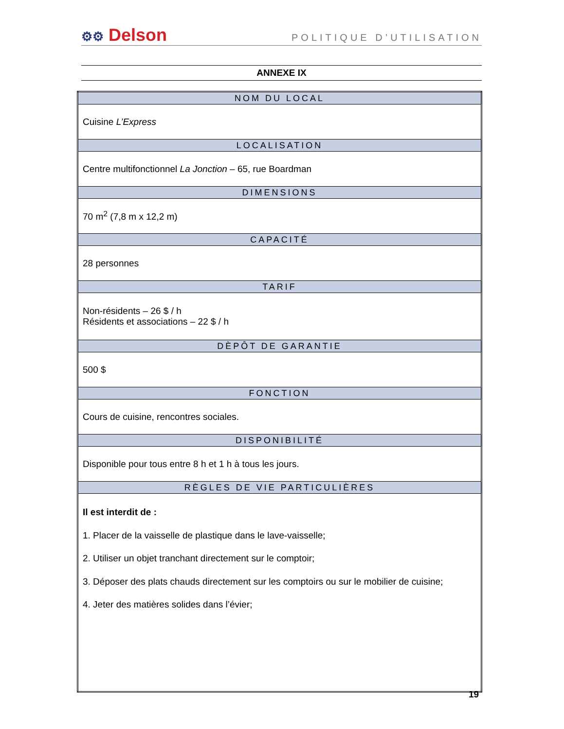⚙⚙ Delson
POLITIQUE D’UTILISATION
ANNEXE IX
| NOM DU LOCAL |
| --- |
| Cuisine L’Express |
| LOCALISATION |
| Centre multifonctionnel La Jonction – 65, rue Boardman |
| DIMENSIONS |
| 70 m<sup>2</sup> (7,8 m x 12,2 m) |
| CAPACITÉ |
| 28 personnes |
| TARIF |
| Non-résidents – 26 $ / h Résidents et associations – 22 $ / h |
| DÈPÔT DE GARANTIE |
| 500 $ |
| FONCTION |
| Cours de cuisine, rencontres sociales. |
| DISPONIBILITÉ |
| Disponible pour tous entre 8 h et 1 h à tous les jours. |
| RÈGLES DE VIE PARTICULIÈRES |
| Il est interdit de : 1. Placer de la vaisselle de plastique dans le lave-vaisselle; 2. Utiliser un objet tranchant directement sur le comptoir; 3. Déposer des plats chauds directement sur les comptoirs ou sur le mobilier de cuisine; 4. Jeter des matières solides dans l’évier; |
19